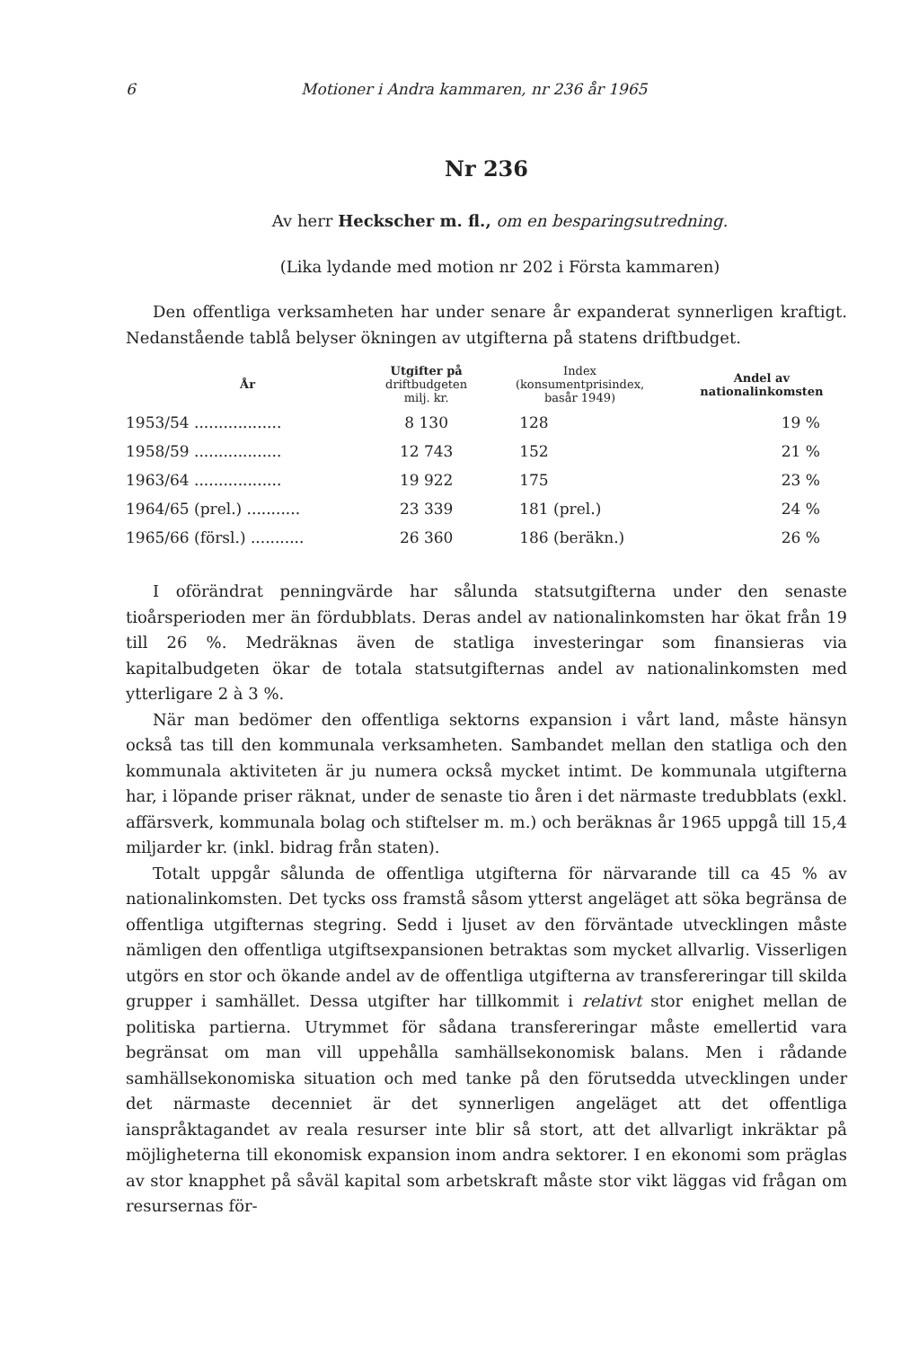6 Motioner i Andra kammaren, nr 236 år 1965
Nr 236
Av herr Heckscher m. fl., om en besparingsutredning.
(Lika lydande med motion nr 202 i Första kammaren)
Den offentliga verksamheten har under senare år expanderat synnerligen kraftigt. Nedanstående tablå belyser ökningen av utgifterna på statens driftbudget.
| År | Utgifter på driftbudgeten milj. kr. | Index (konsumentprisindex, basår 1949) | Andel av nationalinkomsten |
| --- | --- | --- | --- |
| 1953/54 .................. | 8 130 | 128 | 19 % |
| 1958/59 .................. | 12 743 | 152 | 21 % |
| 1963/64 .................. | 19 922 | 175 | 23 % |
| 1964/65 (prel.) ........... | 23 339 | 181 (prel.) | 24 % |
| 1965/66 (försl.) ........... | 26 360 | 186 (beräkn.) | 26 % |
I oförändrat penningvärde har sålunda statsutgifterna under den senaste tioårsperioden mer än fördubblats. Deras andel av nationalinkomsten har ökat från 19 till 26 %. Medräknas även de statliga investeringar som finansieras via kapitalbudgeten ökar de totala statsutgifternas andel av nationalinkomsten med ytterligare 2 à 3 %.
När man bedömer den offentliga sektorns expansion i vårt land, måste hänsyn också tas till den kommunala verksamheten. Sambandet mellan den statliga och den kommunala aktiviteten är ju numera också mycket intimt. De kommunala utgifterna har, i löpande priser räknat, under de senaste tio åren i det närmaste tredubblats (exkl. affärsverk, kommunala bolag och stiftelser m. m.) och beräknas år 1965 uppgå till 15,4 miljarder kr. (inkl. bidrag från staten).
Totalt uppgår sålunda de offentliga utgifterna för närvarande till ca 45 % av nationalinkomsten. Det tycks oss framstå såsom ytterst angeläget att söka begränsa de offentliga utgifternas stegring. Sedd i ljuset av den förväntade utvecklingen måste nämligen den offentliga utgiftsexpansionen betraktas som mycket allvarlig. Visserligen utgörs en stor och ökande andel av de offentliga utgifterna av transfereringar till skilda grupper i samhället. Dessa utgifter har tillkommit i relativt stor enighet mellan de politiska partierna. Utrymmet för sådana transfereringar måste emellertid vara begränsat om man vill uppehålla samhällsekonomisk balans. Men i rådande samhällsekonomiska situation och med tanke på den förutsedda utvecklingen under det närmaste decenniet är det synnerligen angeläget att det offentliga ianspråktagandet av reala resurser inte blir så stort, att det allvarligt inkräktar på möjligheterna till ekonomisk expansion inom andra sektorer. I en ekonomi som präglas av stor knapphet på såväl kapital som arbetskraft måste stor vikt läggas vid frågan om resursernas för-